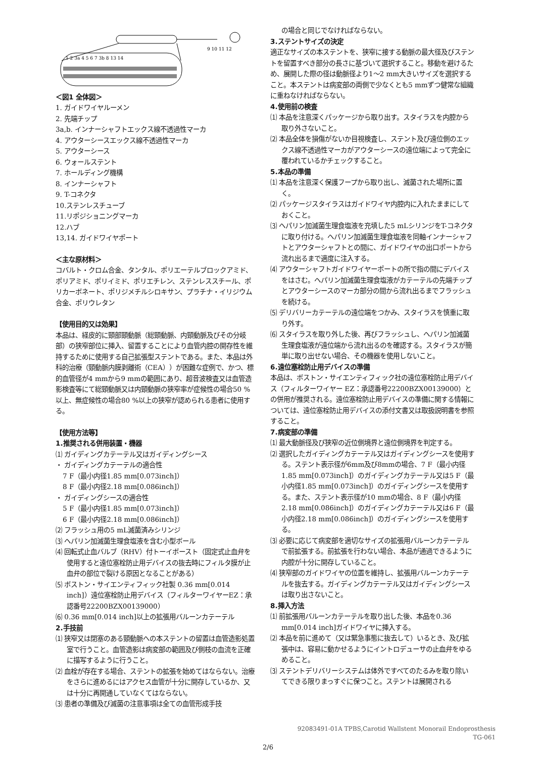9 10 11 12
1 2 3a 4 5 6 7 3b 8 13 14
＜図1 全体図＞
1. ガイドワイヤルーメン
2. 先端チップ
3a,b. インナーシャフトエックス線不透過性マーカ
4. アウターシースエックス線不透過性マーカ
5. アウターシース
6. ウォールステント
7. ホールディング機構
8. インナーシャフト
9. T-コネクタ
10.ステンレスチューブ
11.リポジショニングマーカ
12.ハブ
13,14. ガイドワイヤポート
＜主な原材料＞
コバルト・クロム合金、タンタル、ポリエーテルブロックアミド、ポリアミド、ポリイミド、ポリエチレン、ステンレススチール、ポリカーボネート、ポリジメチルシロキサン、プラチナ・イリジウム合金、ポリウレタン
【使用目的又は効果】
本品は、経皮的に頸部頸動脈（総頸動脈、内頸動脈及びその分岐部）の狭窄部位に挿入、留置することにより血管内腔の開存性を維持するために使用する自己拡張型ステントである。また、本品は外科的治療（頸動脈内膜剥離術（CEA））が困難な症例で、かつ、標的血管径が4 mmから9 mmの範囲にあり、超音波検査又は血管造影検査等にて総頸動脈又は内頸動脈の狭窄率が症候性の場合50 %以上、無症候性の場合80 %以上の狭窄が認められる患者に使用する。
【使用方法等】
1.推奨される併用装置・機器
⑴ ガイディングカテーテル又はガイディングシース
・ ガイディングカテーテルの適合性
7 F（最小内径1.85 mm[0.073inch]）
8 F（最小内径2.18 mm[0.086inch]）
・ ガイディングシースの適合性
5 F（最小内径1.85 mm[0.073inch]）
6 F（最小内径2.18 mm[0.086inch]）
⑵ フラッシュ用の5 mL滅菌済みシリンジ
⑶ ヘパリン加滅菌生理食塩液を含む小型ボール
⑷ 回転式止血バルブ（RHV）付トーイボースト（固定式止血弁を使用すると遠位塞栓防止用デバイスの抜去時にフィルタ膜が止血弁の部位で裂ける原因となることがある）
⑸ ボストン・サイエンティフィック社製 0.36 mm[0.014 inch]）遠位塞栓防止用デバイス（フィルターワイヤーEZ：承認番号22200BZX00139000）
⑹ 0.36 mm[0.014 inch]以上の拡張用バルーンカテーテル
2.手技前
⑴ 狭窄又は閉塞のある頸動脈への本ステントの留置は血管造影処置室で行うこと。血管造影は病変部の範囲及び側枝の血流を正確に描写するように行うこと。
⑵ 血栓が存在する場合、ステントの拡張を始めてはならない。治療をさらに進めるにはアクセス血管が十分に開存しているか、又は十分に再開通していなくてはならない。
⑶ 患者の準備及び滅菌の注意事項は全ての血管形成手技
の場合と同じでなければならない。
3.ステントサイズの決定
適正なサイズの本ステントを、狭窄に接する動脈の最大径及びステントを留置すべき部分の長さに基づいて選択すること。移動を避けるため、展開した際の径は動脈径より1～2 mm大きいサイズを選択すること。本ステントは病変部の両側で少なくとも5 mmずつ健常な組織に重ねなければならない。
4.使用前の検査
⑴ 本品を注意深くパッケージから取り出す。スタイラスを内腔から取り外さないこと。
⑵ 本品全体を損傷がないか目視検査し、ステント及び遠位側のエックス線不透過性マーカがアウターシースの遠位端によって完全に覆われているかチェックすること。
5.本品の準備
⑴ 本品を注意深く保護フープから取り出し、滅菌された場所に置く。
⑵ パッケージスタイラスはガイドワイヤ内腔内に入れたままにしておくこと。
⑶ ヘパリン加滅菌生理食塩液を充填した5 mLシリンジをT-コネクタに取り付ける。ヘパリン加滅菌生理食塩液を同軸インナーシャフトとアウターシャフトとの間に、ガイドワイヤの出口ポートから流れ出るまで適度に注入する。
⑷ アウターシャフトガイドワイヤーポートの所で指の間にデバイスをはさむ。ヘパリン加滅菌生理食塩液がカテーテルの先端チップとアウターシースのマーカ部分の間から流れ出るまでフラッシュを続ける。
⑸ デリバリーカテーテルの遠位端をつかみ、スタイラスを慎重に取り外す。
⑹ スタイラスを取り外した後、再びフラッシュし、ヘパリン加滅菌生理食塩液が遠位端から流れ出るのを確認する。スタイラスが簡単に取り出せない場合、その機器を使用しないこと。
6.遠位塞栓防止用デバイスの準備
本品は、ボストン・サイエンティフィック社の遠位塞栓防止用デバイス（フィルターワイヤー EZ：承認番号22200BZX00139000）との併用が推奨される。遠位塞栓防止用デバイスの準備に関する情報については、遠位塞栓防止用デバイスの添付文書又は取扱説明書を参照すること。
7.病変部の準備
⑴ 最大動脈径及び狭窄の近位側境界と遠位側境界を判定する。
⑵ 選択したガイディングカテーテル又はガイディングシースを使用する。ステント表示径が6mm及び8mmの場合、7 F（最小内径1.85 mm[0.073inch]）のガイディングカテーテル又は5 F（最小内径1.85 mm[0.073inch]）のガイディングシースを使用する。また、ステント表示径が10 mmの場合、8 F（最小内径2.18 mm[0.086inch]）のガイディングカテーテル又は6 F（最小内径2.18 mm[0.086inch]）のガイディングシースを使用する。
⑶ 必要に応じて病変部を適切なサイズの拡張用バルーンカテーテルで前拡張する。前拡張を行わない場合、本品が通過できるように内腔が十分に開存していること。
⑷ 狭窄部のガイドワイヤの位置を維持し、拡張用バルーンカテーテルを抜去する。ガイディングカテーテル又はガイディングシースは取り出さないこと。
8.挿入方法
⑴ 前拡張用バルーンカテーテルを取り出した後、本品を0.36 mm[0.014 inch]ガイドワイヤに挿入する。
⑵ 本品を前に進めて（又は緊急事態に抜去して）いるとき、及び拡張中は、容易に動かせるようにイントロデューサの止血弁をゆるめること。
⑶ ステントデリバリーシステムは体外ですべてのたるみを取り除いてできる限りまっすぐに保つこと。ステントは展開される
92083491-01A TPBS,Carotid Wallstent Monorail Endoprosthesis
TG-061
2/6